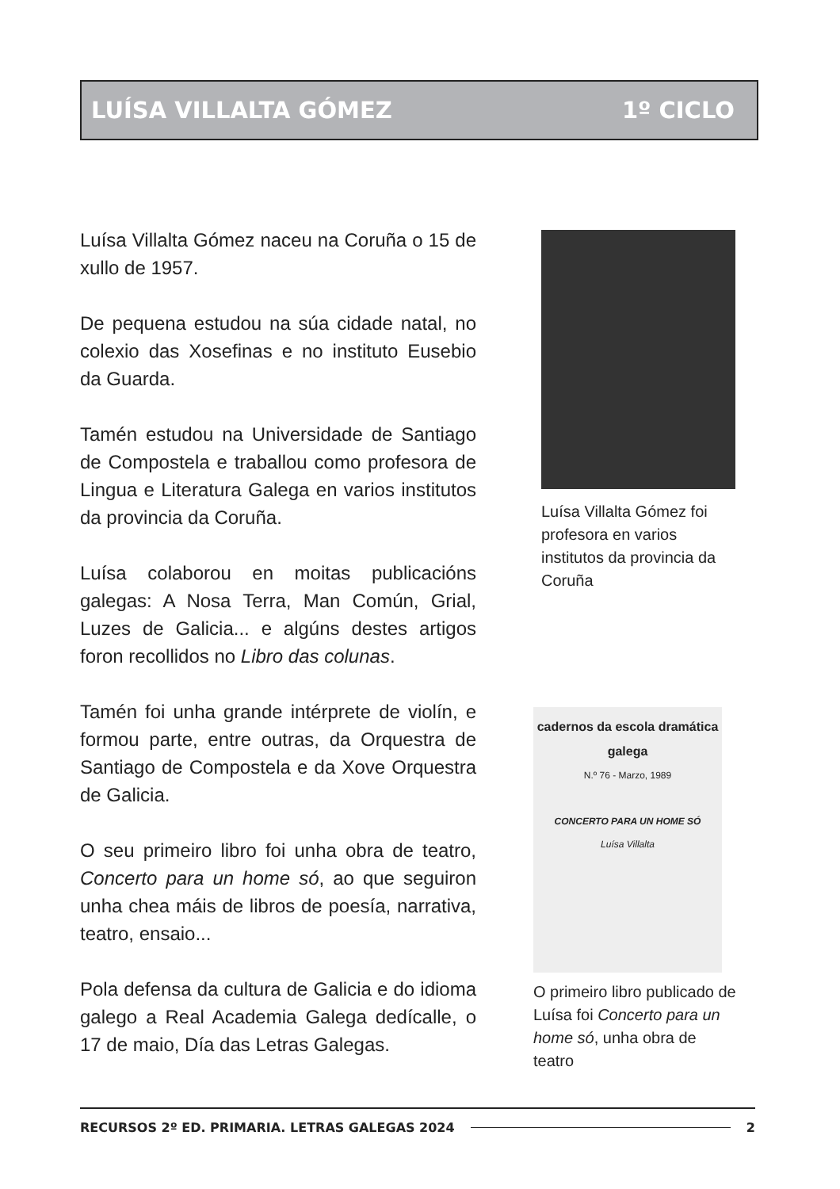LUÍSA VILLALTA GÓMEZ 1º CICLO
Luísa Villalta Gómez naceu na Coruña o 15 de xullo de 1957.
De pequena estudou na súa cidade natal, no colexio das Xosefinas e no instituto Eusebio da Guarda.
Tamén estudou na Universidade de Santiago de Compostela e traballou como profesora de Lingua e Literatura Galega en varios institutos da provincia da Coruña.
Luísa colaborou en moitas publicacións galegas: A Nosa Terra, Man Común, Grial, Luzes de Galicia... e algúns destes artigos foron recollidos no Libro das colunas.
Tamén foi unha grande intérprete de violín, e formou parte, entre outras, da Orquestra de Santiago de Compostela e da Xove Orquestra de Galicia.
O seu primeiro libro foi unha obra de teatro, Concerto para un home só, ao que seguiron unha chea máis de libros de poesía, narrativa, teatro, ensaio...
Pola defensa da cultura de Galicia e do idioma galego a Real Academia Galega dedícalle, o 17 de maio, Día das Letras Galegas.
Luísa Villalta Gómez foi profesora en varios institutos da provincia da Coruña
cadernos da escola dramática galega
N.º 76 - Marzo, 1989
CONCERTO PARA UN HOME SÓ
Luísa Villalta
O primeiro libro publicado de Luísa foi Concerto para un home só, unha obra de teatro
RECURSOS 2º ED. PRIMARIA. LETRAS GALEGAS 2024 2